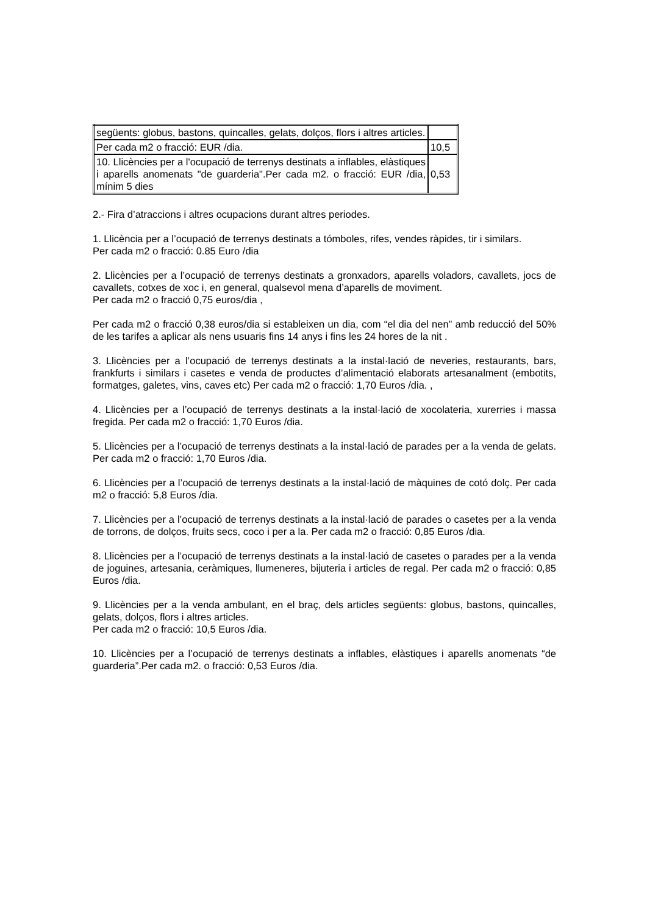| següents: globus, bastons, quincalles, gelats, dolços, flors i altres articles. | |
| Per cada m2 o fracció: EUR /dia. | 10,5 |
| 10. Llicències per a l'ocupació de terrenys destinats a inflables, elàstiques i aparells anomenats "de guarderia".Per cada m2. o fracció: EUR /dia, mínim 5 dies | 0,53 |
2.- Fira d’atraccions i altres ocupacions durant altres periodes.
1. Llicència per a l’ocupació de terrenys destinats a tómboles, rifes, vendes ràpides, tir i similars.
Per cada m2 o fracció: 0.85 Euro /dia
2. Llicències per a l’ocupació de terrenys destinats a gronxadors, aparells voladors, cavallets, jocs de cavallets, cotxes de xoc i, en general, qualsevol mena d’aparells de moviment.
Per cada m2 o fracció 0,75 euros/dia ,
Per cada m2 o fracció 0,38 euros/dia si estableixen un dia, com “el dia del nen” amb reducció del 50% de les tarifes a aplicar als nens usuaris fins 14 anys i fins les 24 hores de la nit .
3. Llicències per a l’ocupació de terrenys destinats a la instal·lació de neveries, restaurants, bars, frankfurts i similars i casetes e venda de productes d’alimentació elaborats artesanalment (embotits, formatges, galetes, vins, caves etc) Per cada m2 o fracció: 1,70 Euros /dia. ,
4. Llicències per a l’ocupació de terrenys destinats a la instal·lació de xocolateria, xurerries i massa fregida. Per cada m2 o fracció: 1,70 Euros /dia.
5. Llicències per a l’ocupació de terrenys destinats a la instal·lació de parades per a la venda de gelats. Per cada m2 o fracció: 1,70 Euros /dia.
6. Llicències per a l’ocupació de terrenys destinats a la instal·lació de màquines de cotó dolç. Per cada m2 o fracció: 5,8 Euros /dia.
7. Llicències per a l’ocupació de terrenys destinats a la instal·lació de parades o casetes per a la venda de torrons, de dolços, fruits secs, coco i per a la. Per cada m2 o fracció: 0,85 Euros /dia.
8. Llicències per a l’ocupació de terrenys destinats a la instal·lació de casetes o parades per a la venda de joguines, artesania, ceràmiques, llumeneres, bijuteria i articles de regal. Per cada m2 o fracció: 0,85 Euros /dia.
9. Llicències per a la venda ambulant, en el braç, dels articles següents: globus, bastons, quincalles, gelats, dolços, flors i altres articles.
Per cada m2 o fracció: 10,5 Euros /dia.
10. Llicències per a l’ocupació de terrenys destinats a inflables, elàstiques i aparells anomenats “de guarderia”.Per cada m2. o fracció: 0,53 Euros /dia.